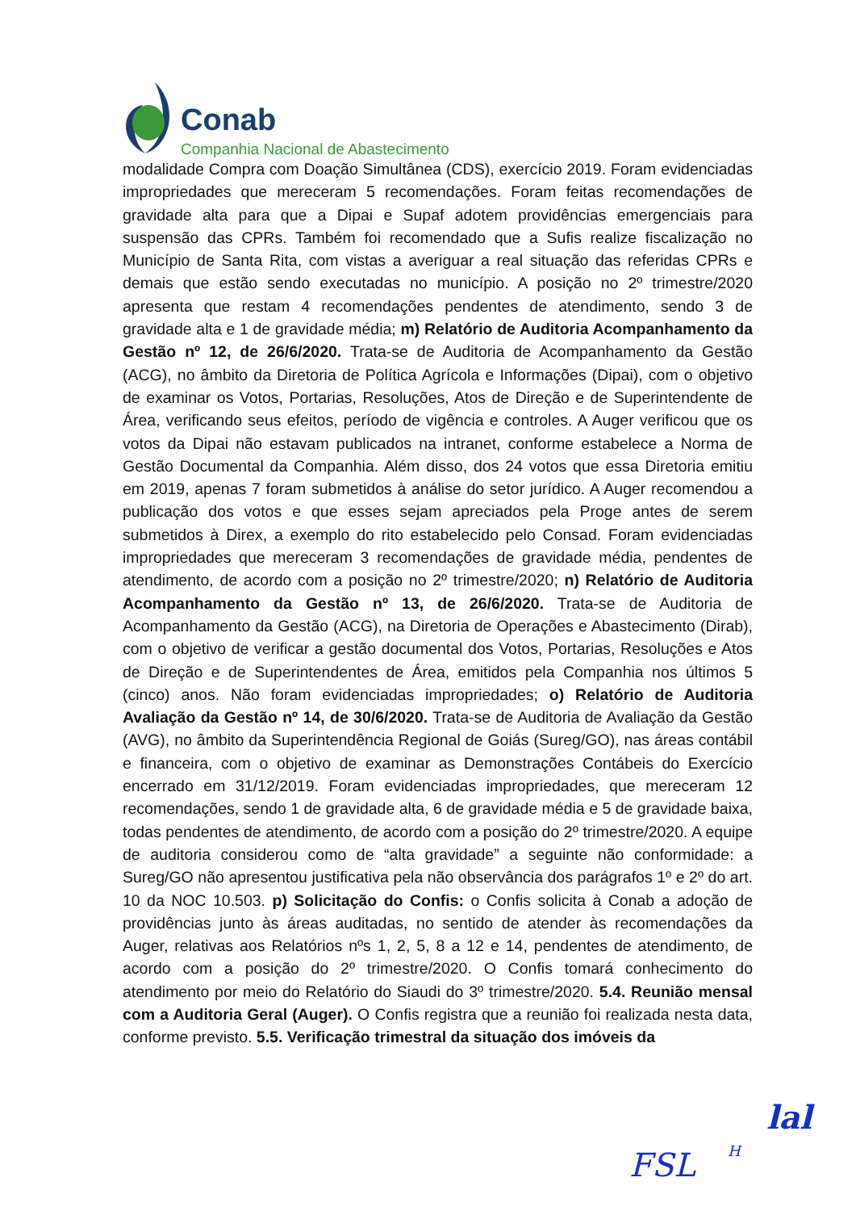Conab
Companhia Nacional de Abastecimento
modalidade Compra com Doação Simultânea (CDS), exercício 2019. Foram evidenciadas impropriedades que mereceram 5 recomendações. Foram feitas recomendações de gravidade alta para que a Dipai e Supaf adotem providências emergenciais para suspensão das CPRs. Também foi recomendado que a Sufis realize fiscalização no Município de Santa Rita, com vistas a averiguar a real situação das referidas CPRs e demais que estão sendo executadas no município. A posição no 2º trimestre/2020 apresenta que restam 4 recomendações pendentes de atendimento, sendo 3 de gravidade alta e 1 de gravidade média; m) Relatório de Auditoria Acompanhamento da Gestão nº 12, de 26/6/2020. Trata-se de Auditoria de Acompanhamento da Gestão (ACG), no âmbito da Diretoria de Política Agrícola e Informações (Dipai), com o objetivo de examinar os Votos, Portarias, Resoluções, Atos de Direção e de Superintendente de Área, verificando seus efeitos, período de vigência e controles. A Auger verificou que os votos da Dipai não estavam publicados na intranet, conforme estabelece a Norma de Gestão Documental da Companhia. Além disso, dos 24 votos que essa Diretoria emitiu em 2019, apenas 7 foram submetidos à análise do setor jurídico. A Auger recomendou a publicação dos votos e que esses sejam apreciados pela Proge antes de serem submetidos à Direx, a exemplo do rito estabelecido pelo Consad. Foram evidenciadas impropriedades que mereceram 3 recomendações de gravidade média, pendentes de atendimento, de acordo com a posição no 2º trimestre/2020; n) Relatório de Auditoria Acompanhamento da Gestão nº 13, de 26/6/2020. Trata-se de Auditoria de Acompanhamento da Gestão (ACG), na Diretoria de Operações e Abastecimento (Dirab), com o objetivo de verificar a gestão documental dos Votos, Portarias, Resoluções e Atos de Direção e de Superintendentes de Área, emitidos pela Companhia nos últimos 5 (cinco) anos. Não foram evidenciadas impropriedades; o) Relatório de Auditoria Avaliação da Gestão nº 14, de 30/6/2020. Trata-se de Auditoria de Avaliação da Gestão (AVG), no âmbito da Superintendência Regional de Goiás (Sureg/GO), nas áreas contábil e financeira, com o objetivo de examinar as Demonstrações Contábeis do Exercício encerrado em 31/12/2019. Foram evidenciadas impropriedades, que mereceram 12 recomendações, sendo 1 de gravidade alta, 6 de gravidade média e 5 de gravidade baixa, todas pendentes de atendimento, de acordo com a posição do 2º trimestre/2020. A equipe de auditoria considerou como de “alta gravidade” a seguinte não conformidade: a Sureg/GO não apresentou justificativa pela não observância dos parágrafos 1º e 2º do art. 10 da NOC 10.503. p) Solicitação do Confis: o Confis solicita à Conab a adoção de providências junto às áreas auditadas, no sentido de atender às recomendações da Auger, relativas aos Relatórios nºs 1, 2, 5, 8 a 12 e 14, pendentes de atendimento, de acordo com a posição do 2º trimestre/2020. O Confis tomará conhecimento do atendimento por meio do Relatório do Siaudi do 3º trimestre/2020. 5.4. Reunião mensal com a Auditoria Geral (Auger). O Confis registra que a reunião foi realizada nesta data, conforme previsto. 5.5. Verificação trimestral da situação dos imóveis da
lal
FSL H